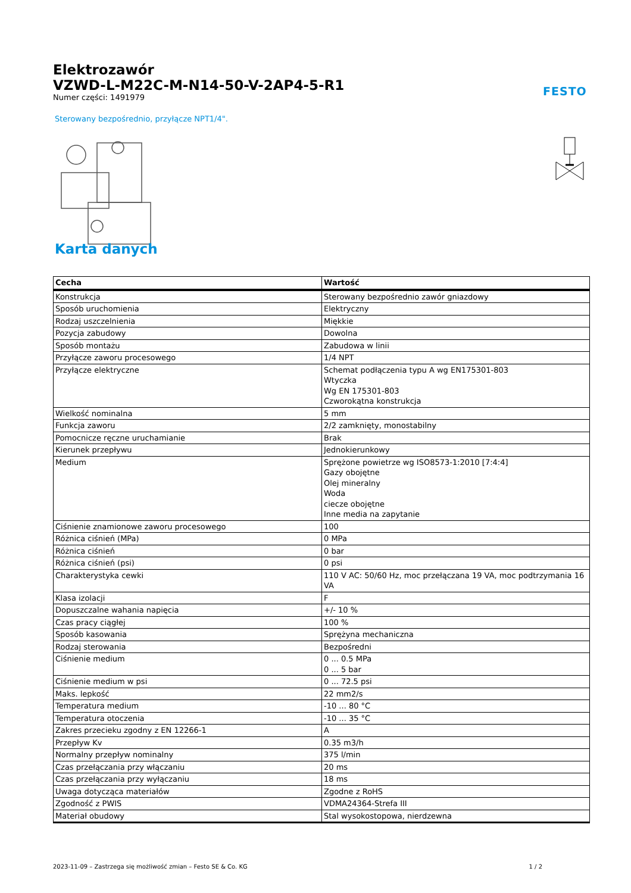Elektrozawór
VZWD-L-M22C-M-N14-50-V-2AP4-5-R1
Numer części: 1491979
FESTO
Sterowany bezpośrednio, przyłącze NPT1/4".
Karta danych
| Cecha | Wartość |
| --- | --- |
| Konstrukcja | Sterowany bezpośrednio zawór gniazdowy |
| Sposób uruchomienia | Elektryczny |
| Rodzaj uszczelnienia | Miękkie |
| Pozycja zabudowy | Dowolna |
| Sposób montażu | Zabudowa w linii |
| Przyłącze zaworu procesowego | 1/4 NPT |
| Przyłącze elektryczne | Schemat podłączenia typu A wg EN175301-803 Wtyczka Wg EN 175301-803 Czworokątna konstrukcja |
| Wielkość nominalna | 5 mm |
| Funkcja zaworu | 2/2 zamknięty, monostabilny |
| Pomocnicze ręczne uruchamianie | Brak |
| Kierunek przepływu | Jednokierunkowy |
| Medium | Sprężone powietrze wg ISO8573-1:2010 [7:4:4] Gazy obojętne Olej mineralny Woda ciecze obojętne Inne media na zapytanie |
| Ciśnienie znamionowe zaworu procesowego | 100 |
| Różnica ciśnień (MPa) | 0 MPa |
| Różnica ciśnień | 0 bar |
| Różnica ciśnień (psi) | 0 psi |
| Charakterystyka cewki | 110 V AC: 50/60 Hz, moc przełączana 19 VA, moc podtrzymania 16 VA |
| Klasa izolacji | F |
| Dopuszczalne wahania napięcia | +/- 10 % |
| Czas pracy ciągłej | 100 % |
| Sposób kasowania | Sprężyna mechaniczna |
| Rodzaj sterowania | Bezpośredni |
| Ciśnienie medium | 0 ... 0.5 MPa 0 ... 5 bar |
| Ciśnienie medium w psi | 0 ... 72.5 psi |
| Maks. lepkość | 22 mm2/s |
| Temperatura medium | -10 ... 80 °C |
| Temperatura otoczenia | -10 ... 35 °C |
| Zakres przecieku zgodny z EN 12266-1 | A |
| Przepływ Kv | 0.35 m3/h |
| Normalny przepływ nominalny | 375 l/min |
| Czas przełączania przy włączaniu | 20 ms |
| Czas przełączania przy wyłączaniu | 18 ms |
| Uwaga dotycząca materiałów | Zgodne z RoHS |
| Zgodność z PWIS | VDMA24364-Strefa III |
| Materiał obudowy | Stal wysokostopowa, nierdzewna |
2023-11-09 – Zastrzega się możliwość zmian – Festo SE & Co. KG 1 / 2